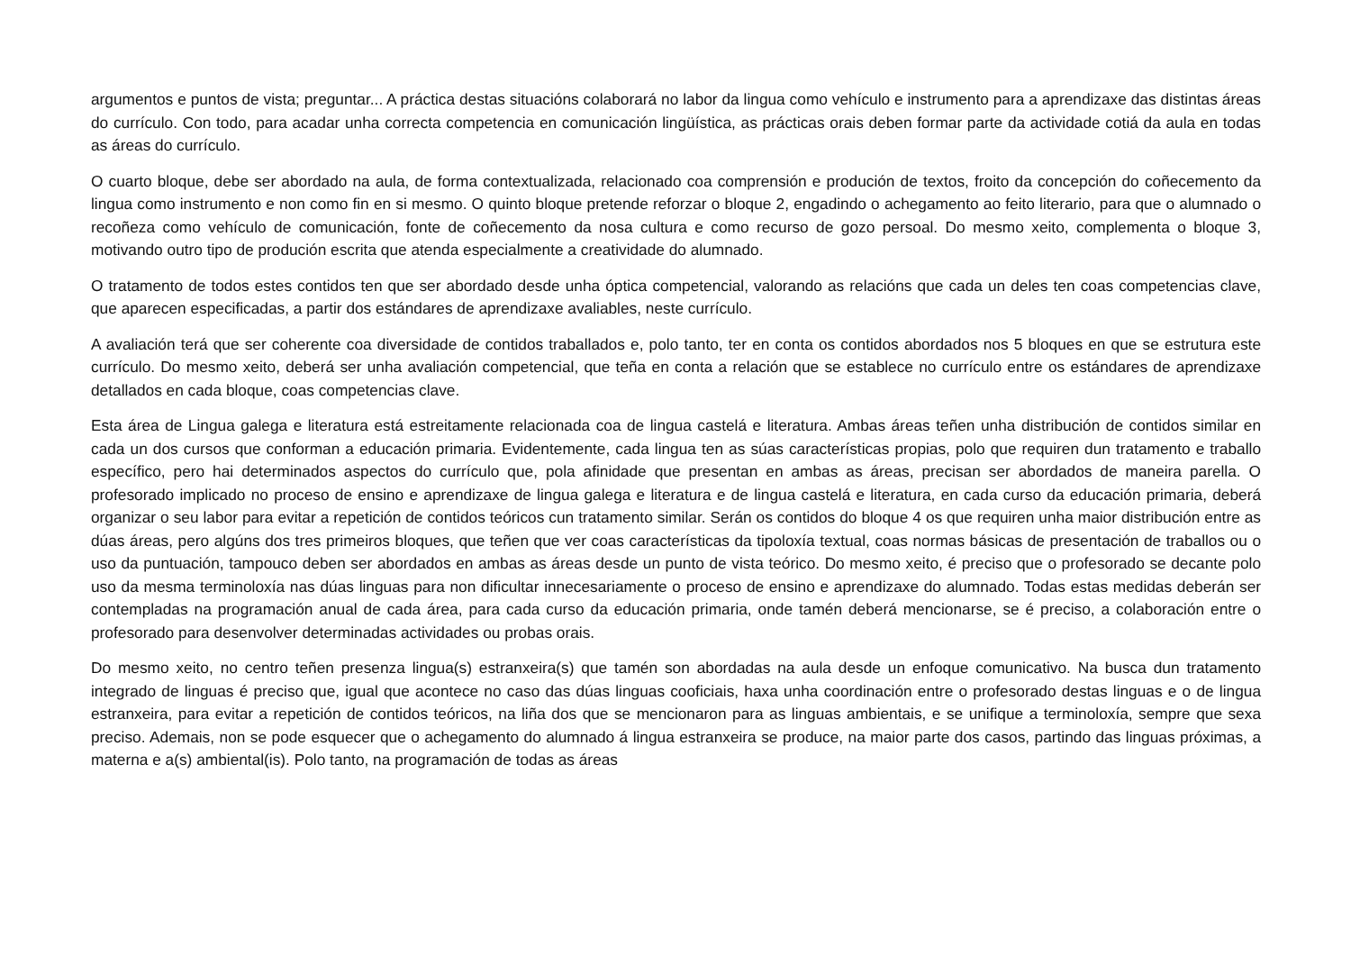argumentos e puntos de vista; preguntar... A práctica destas situacións colaborará no labor da lingua como vehículo e instrumento para a aprendizaxe das distintas áreas do currículo. Con todo, para acadar unha correcta competencia en comunicación lingüística, as prácticas orais deben formar parte da actividade cotiá da aula en todas as áreas do currículo.
O cuarto bloque, debe ser abordado na aula, de forma contextualizada, relacionado coa comprensión e produción de textos, froito da concepción do coñecemento da lingua como instrumento e non como fin en si mesmo. O quinto bloque pretende reforzar o bloque 2, engadindo o achegamento ao feito literario, para que o alumnado o recoñeza como vehículo de comunicación, fonte de coñecemento da nosa cultura e como recurso de gozo persoal. Do mesmo xeito, complementa o bloque 3, motivando outro tipo de produción escrita que atenda especialmente a creatividade do alumnado.
O tratamento de todos estes contidos ten que ser abordado desde unha óptica competencial, valorando as relacións que cada un deles ten coas competencias clave, que aparecen especificadas, a partir dos estándares de aprendizaxe avaliables, neste currículo.
A avaliación terá que ser coherente coa diversidade de contidos traballados e, polo tanto, ter en conta os contidos abordados nos 5 bloques en que se estrutura este currículo. Do mesmo xeito, deberá ser unha avaliación competencial, que teña en conta a relación que se establece no currículo entre os estándares de aprendizaxe detallados en cada bloque, coas competencias clave.
Esta área de Lingua galega e literatura está estreitamente relacionada coa de lingua castelá e literatura. Ambas áreas teñen unha distribución de contidos similar en cada un dos cursos que conforman a educación primaria. Evidentemente, cada lingua ten as súas características propias, polo que requiren dun tratamento e traballo específico, pero hai determinados aspectos do currículo que, pola afinidade que presentan en ambas as áreas, precisan ser abordados de maneira parella. O profesorado implicado no proceso de ensino e aprendizaxe de lingua galega e literatura e de lingua castelá e literatura, en cada curso da educación primaria, deberá organizar o seu labor para evitar a repetición de contidos teóricos cun tratamento similar. Serán os contidos do bloque 4 os que requiren unha maior distribución entre as dúas áreas, pero algúns dos tres primeiros bloques, que teñen que ver coas características da tipoloxía textual, coas normas básicas de presentación de traballos ou o uso da puntuación, tampouco deben ser abordados en ambas as áreas desde un punto de vista teórico. Do mesmo xeito, é preciso que o profesorado se decante polo uso da mesma terminoloxía nas dúas linguas para non dificultar innecesariamente o proceso de ensino e aprendizaxe do alumnado. Todas estas medidas deberán ser contempladas na programación anual de cada área, para cada curso da educación primaria, onde tamén deberá mencionarse, se é preciso, a colaboración entre o profesorado para desenvolver determinadas actividades ou probas orais.
Do mesmo xeito, no centro teñen presenza lingua(s) estranxeira(s) que tamén son abordadas na aula desde un enfoque comunicativo. Na busca dun tratamento integrado de linguas é preciso que, igual que acontece no caso das dúas linguas cooficiais, haxa unha coordinación entre o profesorado destas linguas e o de lingua estranxeira, para evitar a repetición de contidos teóricos, na liña dos que se mencionaron para as linguas ambientais, e se unifique a terminoloxía, sempre que sexa preciso. Ademais, non se pode esquecer que o achegamento do alumnado á lingua estranxeira se produce, na maior parte dos casos, partindo das linguas próximas, a materna e a(s) ambiental(is). Polo tanto, na programación de todas as áreas